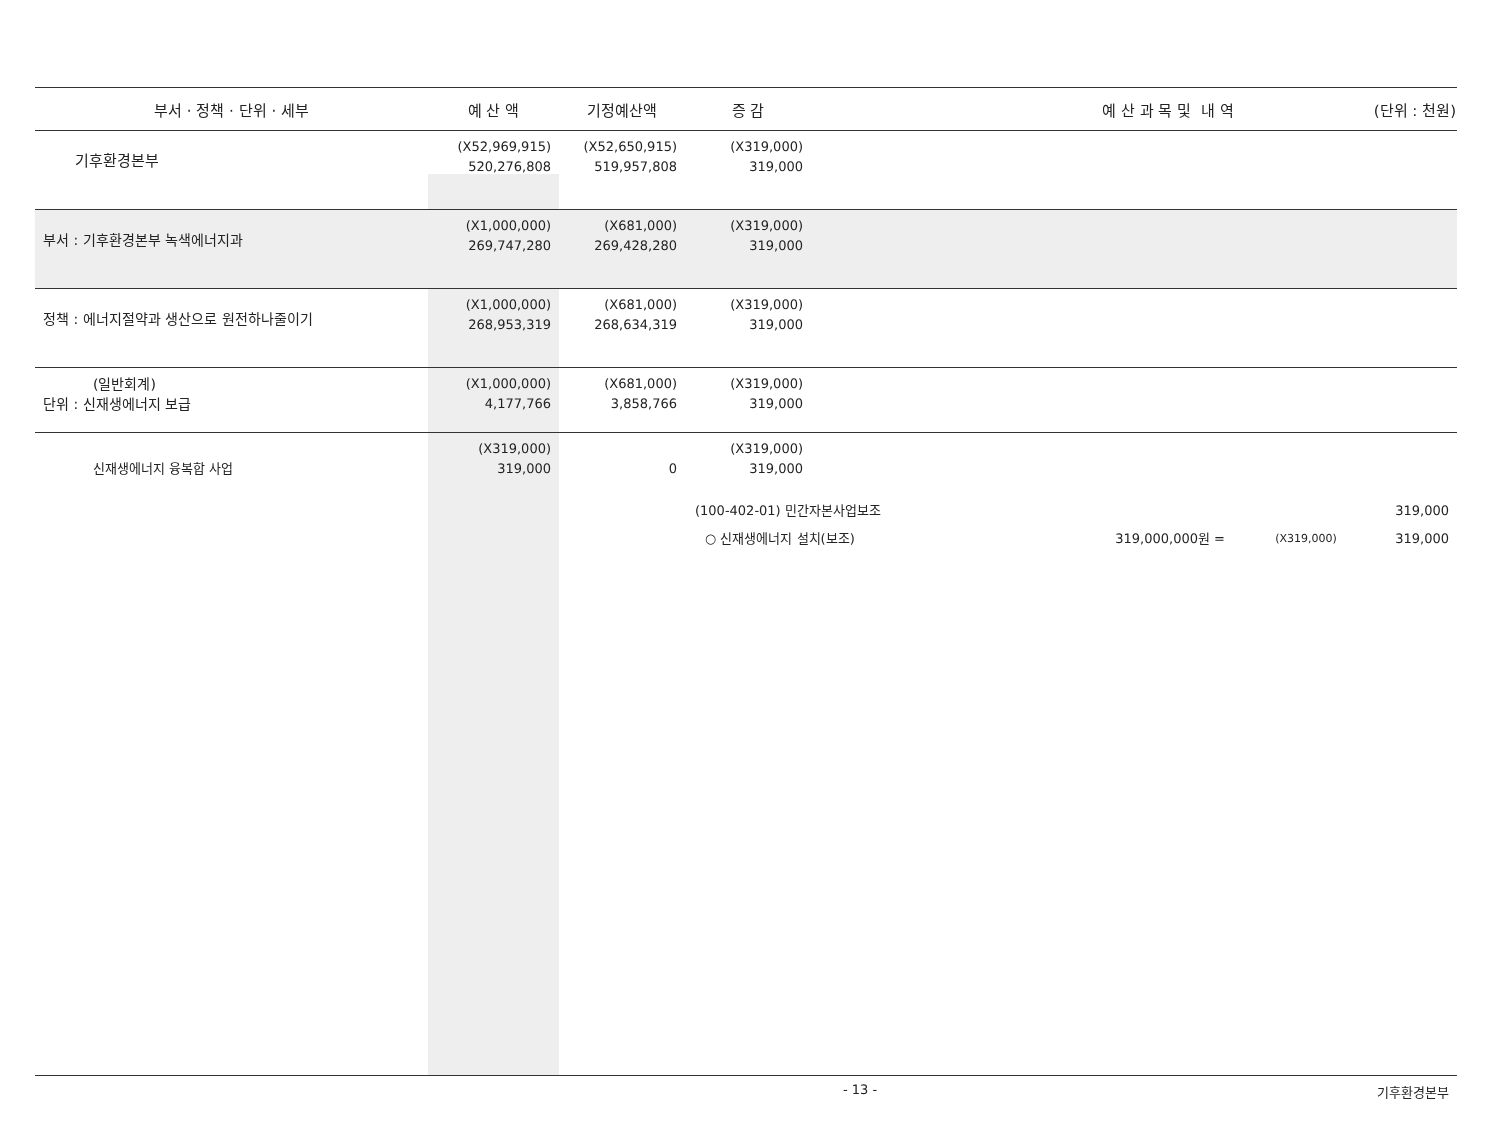| 부서 · 정책 · 단위 · 세부 | 예 산 액 | 기정예산액 | 증 감 | 예 산 과 목 및 내 역 (단위 : 천원) |
| --- | --- | --- | --- | --- |
| 기후환경본부 | (X52,969,915) 520,276,808 | (X52,650,915) 519,957,808 | (X319,000) 319,000 | |
| 부서 : 기후환경본부 녹색에너지과 | (X1,000,000) 269,747,280 | (X681,000) 269,428,280 | (X319,000) 319,000 | |
| 정책 : 에너지절약과 생산으로 원전하나줄이기 | (X1,000,000) 268,953,319 | (X681,000) 268,634,319 | (X319,000) 319,000 | |
| (일반회계) 단위 : 신재생에너지 보급 | (X1,000,000) 4,177,766 | (X681,000) 3,858,766 | (X319,000) 319,000 | |
| 신재생에너지 융복합 사업 | (X319,000) 319,000 | 0 | (X319,000) 319,000 | |
| | | | (100-402-01) 민간자본사업보조 319,000 ○ 신재생에너지 설치(보조) 319,000,000원 = (X319,000) 319,000 | |
- 13 - 기후환경본부